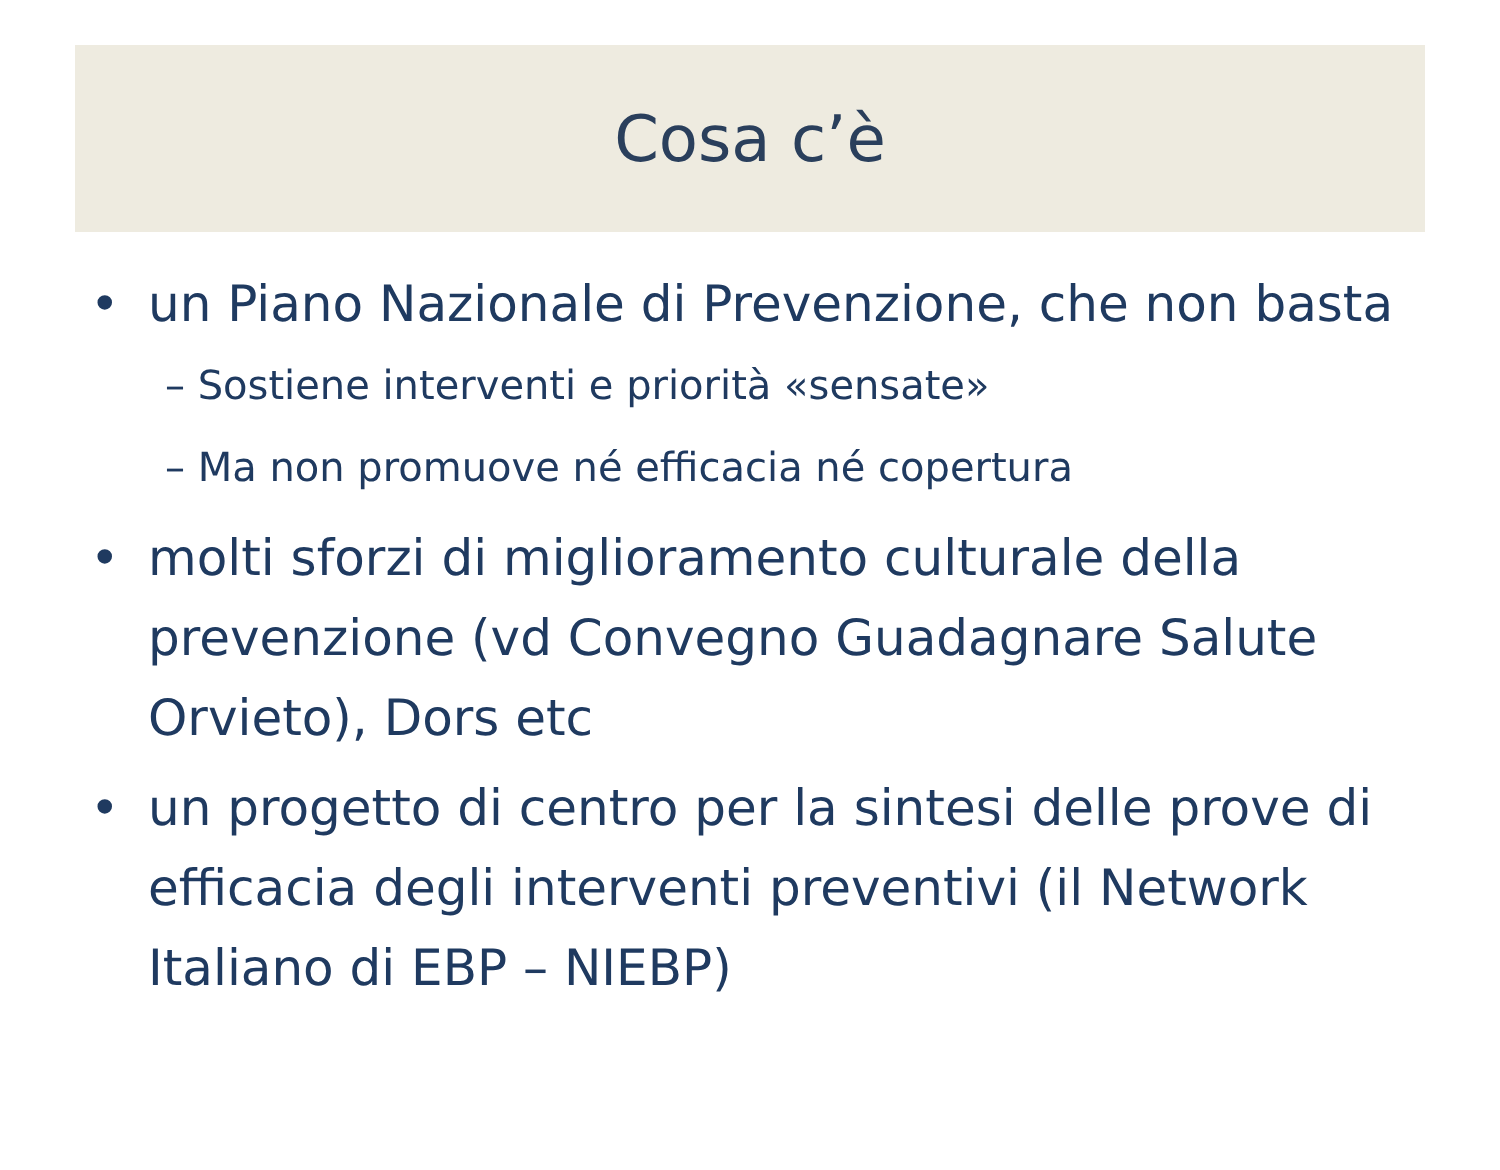Cosa c’è
• un Piano Nazionale di Prevenzione, che non basta
– Sostiene interventi e priorità «sensate»
– Ma non promuove né efficacia né copertura
• molti sforzi di miglioramento culturale della prevenzione (vd Convegno Guadagnare Salute Orvieto), Dors etc
• un progetto di centro per la sintesi delle prove di efficacia degli interventi preventivi (il Network Italiano di EBP – NIEBP)